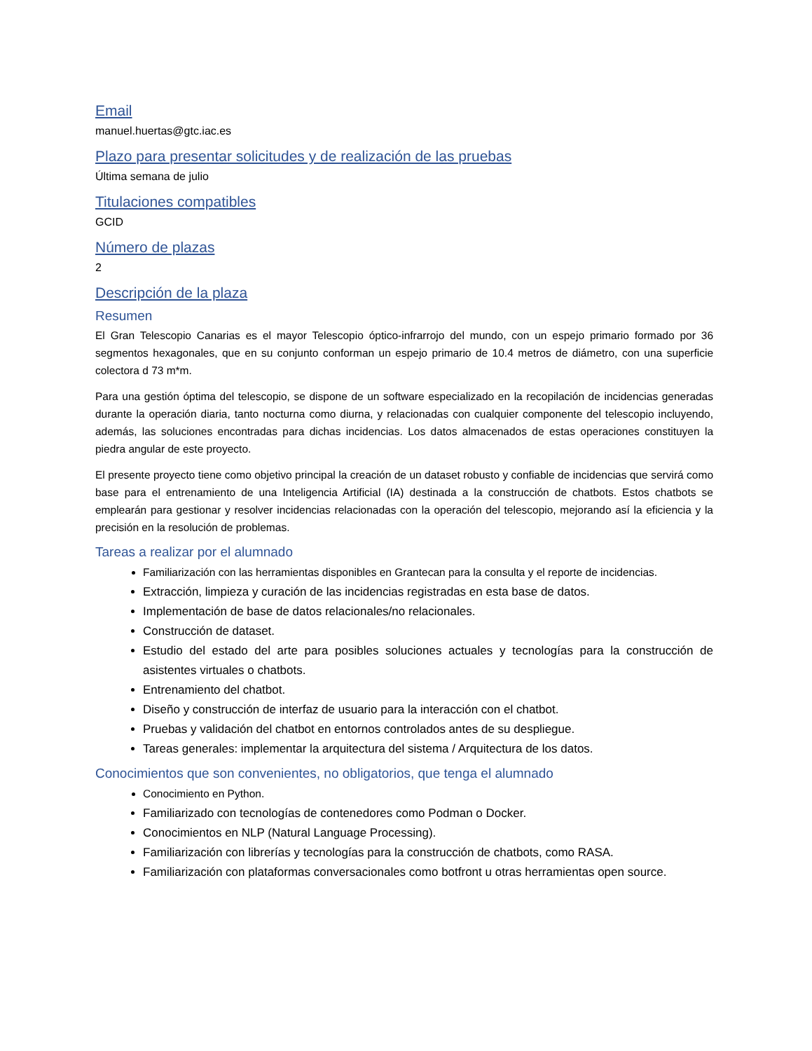Email
manuel.huertas@gtc.iac.es
Plazo para presentar solicitudes y de realización de las pruebas
Última semana de julio
Titulaciones compatibles
GCID
Número de plazas
2
Descripción de la plaza
Resumen
El Gran Telescopio Canarias es el mayor Telescopio óptico-infrarrojo del mundo, con un espejo primario formado por 36 segmentos hexagonales, que en su conjunto conforman un espejo primario de 10.4 metros de diámetro, con una superficie colectora d 73 m*m.
Para una gestión óptima del telescopio, se dispone de un software especializado en la recopilación de incidencias generadas durante la operación diaria, tanto nocturna como diurna, y relacionadas con cualquier componente del telescopio incluyendo, además, las soluciones encontradas para dichas incidencias. Los datos almacenados de estas operaciones constituyen la piedra angular de este proyecto.
El presente proyecto tiene como objetivo principal la creación de un dataset robusto y confiable de incidencias que servirá como base para el entrenamiento de una Inteligencia Artificial (IA) destinada a la construcción de chatbots. Estos chatbots se emplearán para gestionar y resolver incidencias relacionadas con la operación del telescopio, mejorando así la eficiencia y la precisión en la resolución de problemas.
Tareas a realizar por el alumnado
Familiarización con las herramientas disponibles en Grantecan para la consulta y el reporte de incidencias.
Extracción, limpieza y curación de las incidencias registradas en esta base de datos.
Implementación de base de datos relacionales/no relacionales.
Construcción de dataset.
Estudio del estado del arte para posibles soluciones actuales y tecnologías para la construcción de asistentes virtuales o chatbots.
Entrenamiento del chatbot.
Diseño y construcción de interfaz de usuario para la interacción con el chatbot.
Pruebas y validación del chatbot en entornos controlados antes de su despliegue.
Tareas generales: implementar la arquitectura del sistema / Arquitectura de los datos.
Conocimientos que son convenientes, no obligatorios, que tenga el alumnado
Conocimiento en Python.
Familiarizado con tecnologías de contenedores como Podman o Docker.
Conocimientos en NLP (Natural Language Processing).
Familiarización con librerías y tecnologías para la construcción de chatbots, como RASA.
Familiarización con plataformas conversacionales como botfront u otras herramientas open source.